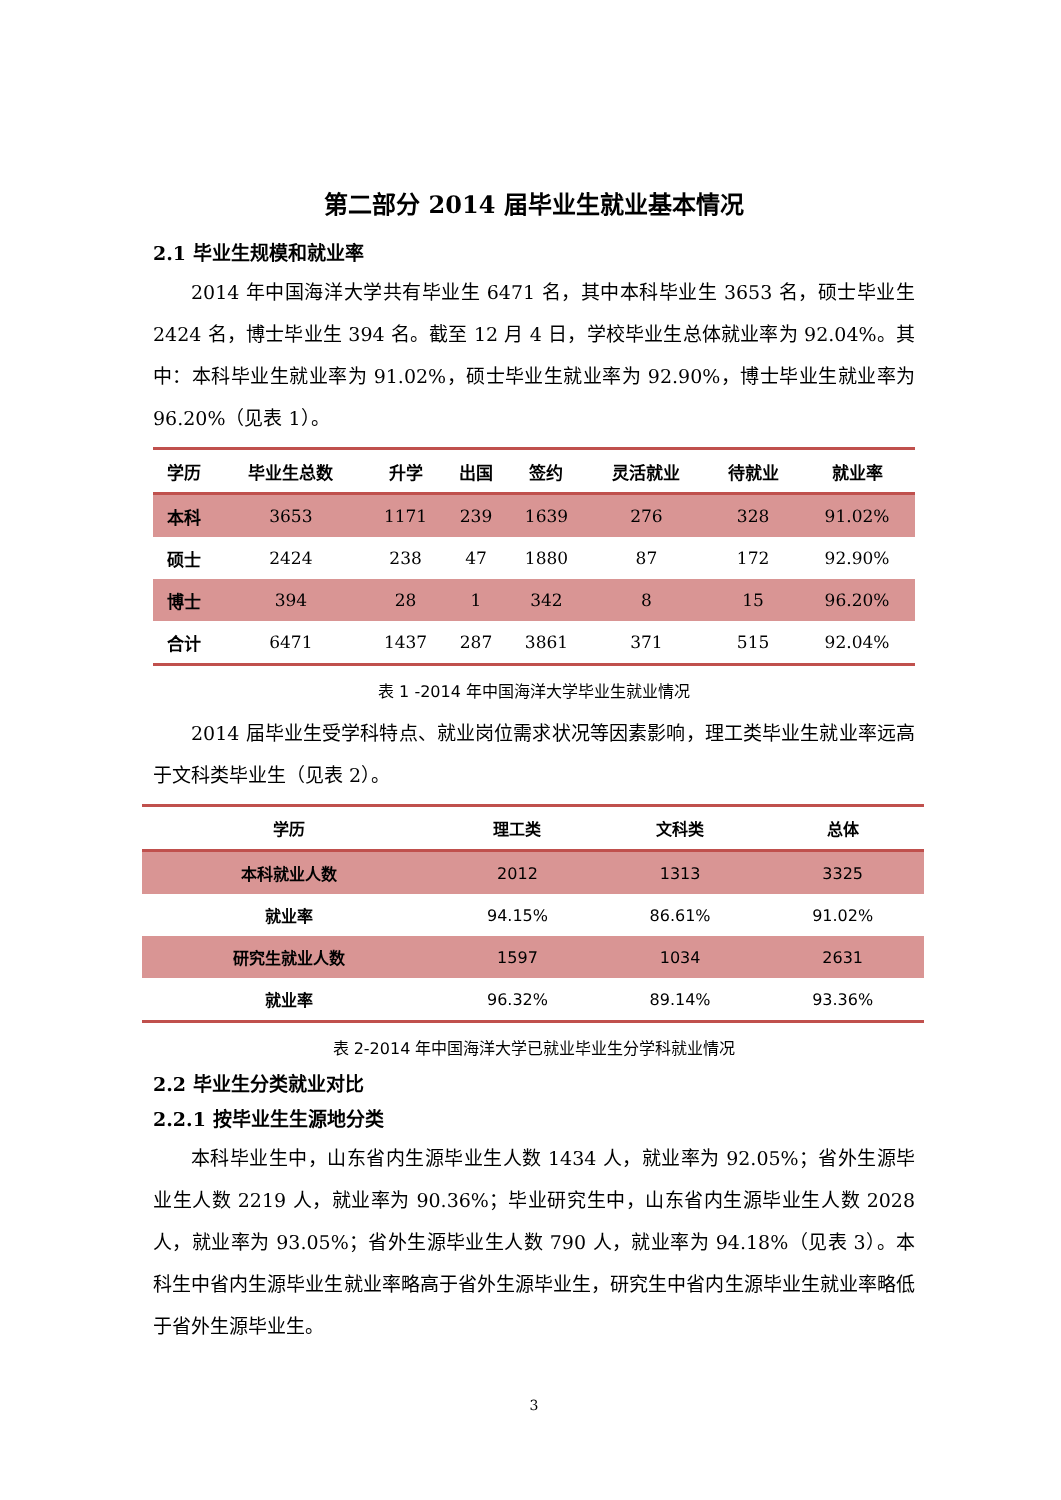第二部分 2014 届毕业生就业基本情况
2.1 毕业生规模和就业率
2014 年中国海洋大学共有毕业生 6471 名，其中本科毕业生 3653 名，硕士毕业生 2424 名，博士毕业生 394 名。截至 12 月 4 日，学校毕业生总体就业率为 92.04%。其中：本科毕业生就业率为 91.02%，硕士毕业生就业率为 92.90%，博士毕业生就业率为 96.20%（见表 1）。
| 学历 | 毕业生总数 | 升学 | 出国 | 签约 | 灵活就业 | 待就业 | 就业率 |
| --- | --- | --- | --- | --- | --- | --- | --- |
| 本科 | 3653 | 1171 | 239 | 1639 | 276 | 328 | 91.02% |
| 硕士 | 2424 | 238 | 47 | 1880 | 87 | 172 | 92.90% |
| 博士 | 394 | 28 | 1 | 342 | 8 | 15 | 96.20% |
| 合计 | 6471 | 1437 | 287 | 3861 | 371 | 515 | 92.04% |
表 1 -2014 年中国海洋大学毕业生就业情况
2014 届毕业生受学科特点、就业岗位需求状况等因素影响，理工类毕业生就业率远高于文科类毕业生（见表 2）。
| 学历 | 理工类 | 文科类 | 总体 |
| --- | --- | --- | --- |
| 本科就业人数 | 2012 | 1313 | 3325 |
| 就业率 | 94.15% | 86.61% | 91.02% |
| 研究生就业人数 | 1597 | 1034 | 2631 |
| 就业率 | 96.32% | 89.14% | 93.36% |
表 2-2014 年中国海洋大学已就业毕业生分学科就业情况
2.2 毕业生分类就业对比
2.2.1 按毕业生生源地分类
本科毕业生中，山东省内生源毕业生人数 1434 人，就业率为 92.05%；省外生源毕业生人数 2219 人，就业率为 90.36%；毕业研究生中，山东省内生源毕业生人数 2028 人，就业率为 93.05%；省外生源毕业生人数 790 人，就业率为 94.18%（见表 3）。本科生中省内生源毕业生就业率略高于省外生源毕业生，研究生中省内生源毕业生就业率略低于省外生源毕业生。
3